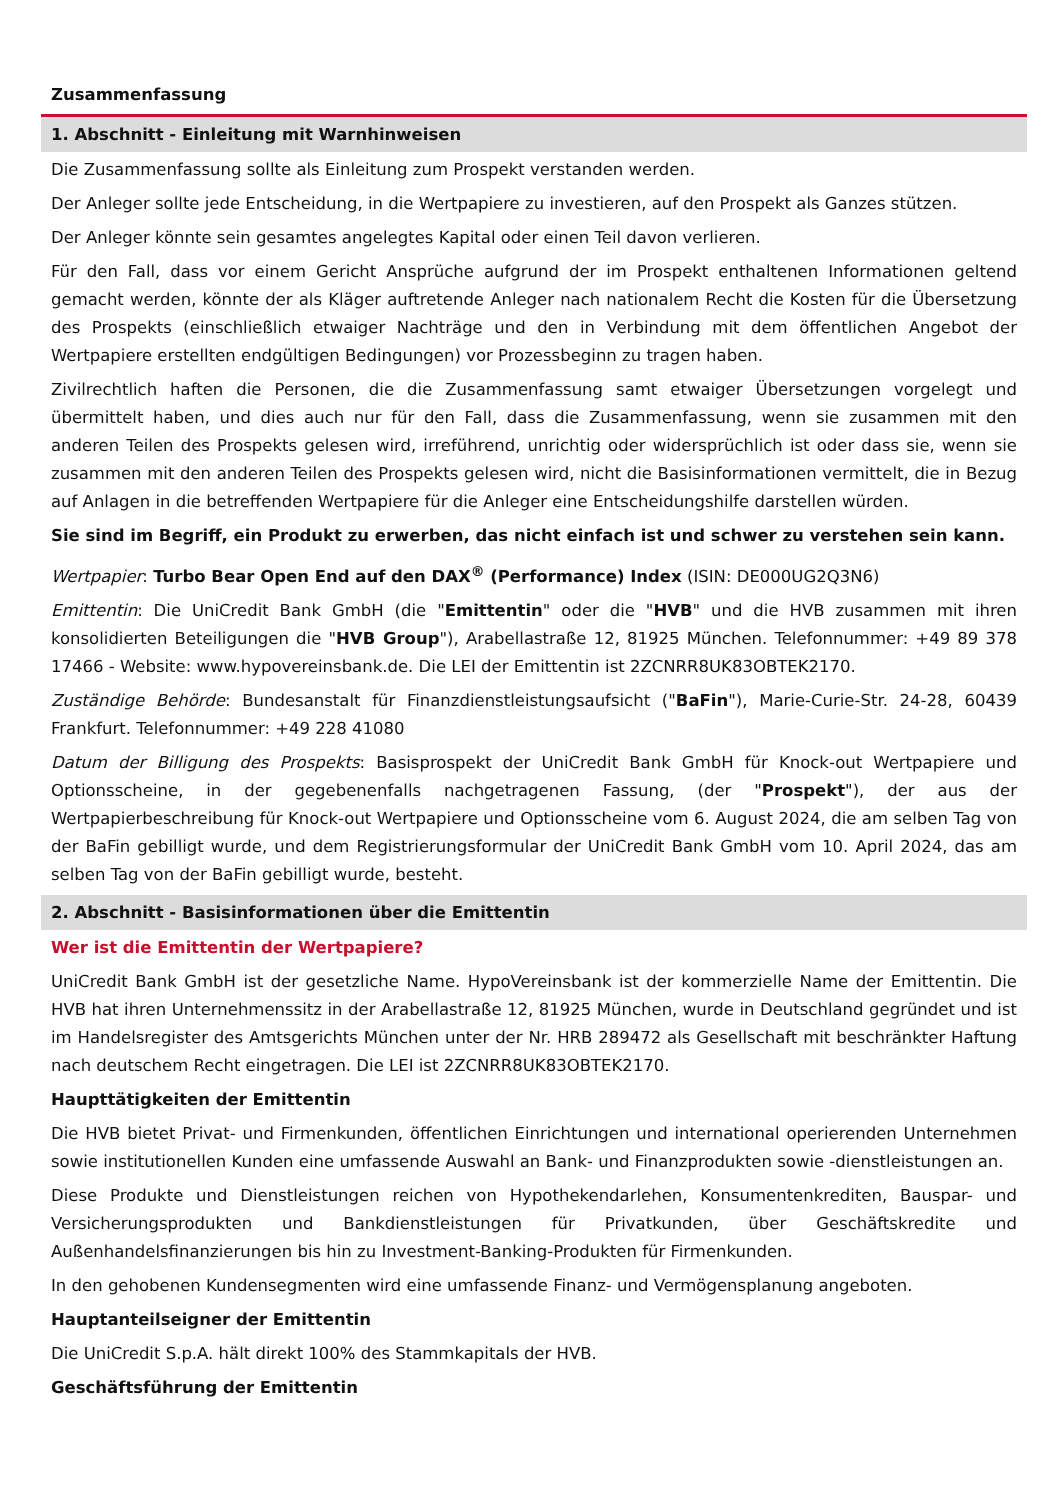Zusammenfassung
1. Abschnitt - Einleitung mit Warnhinweisen
Die Zusammenfassung sollte als Einleitung zum Prospekt verstanden werden.
Der Anleger sollte jede Entscheidung, in die Wertpapiere zu investieren, auf den Prospekt als Ganzes stützen.
Der Anleger könnte sein gesamtes angelegtes Kapital oder einen Teil davon verlieren.
Für den Fall, dass vor einem Gericht Ansprüche aufgrund der im Prospekt enthaltenen Informationen geltend gemacht werden, könnte der als Kläger auftretende Anleger nach nationalem Recht die Kosten für die Übersetzung des Prospekts (einschließlich etwaiger Nachträge und den in Verbindung mit dem öffentlichen Angebot der Wertpapiere erstellten endgültigen Bedingungen) vor Prozessbeginn zu tragen haben.
Zivilrechtlich haften die Personen, die die Zusammenfassung samt etwaiger Übersetzungen vorgelegt und übermittelt haben, und dies auch nur für den Fall, dass die Zusammenfassung, wenn sie zusammen mit den anderen Teilen des Prospekts gelesen wird, irreführend, unrichtig oder widersprüchlich ist oder dass sie, wenn sie zusammen mit den anderen Teilen des Prospekts gelesen wird, nicht die Basisinformationen vermittelt, die in Bezug auf Anlagen in die betreffenden Wertpapiere für die Anleger eine Entscheidungshilfe darstellen würden.
Sie sind im Begriff, ein Produkt zu erwerben, das nicht einfach ist und schwer zu verstehen sein kann.
Wertpapier: Turbo Bear Open End auf den DAX<sup>®</sup> (Performance) Index (ISIN: DE000UG2Q3N6)
Emittentin: Die UniCredit Bank GmbH (die "Emittentin" oder die "HVB" und die HVB zusammen mit ihren konsolidierten Beteiligungen die "HVB Group"), Arabellastraße 12, 81925 München. Telefonnummer: +49 89 378 17466 - Website: www.hypovereinsbank.de. Die LEI der Emittentin ist 2ZCNRR8UK83OBTEK2170.
Zuständige Behörde: Bundesanstalt für Finanzdienstleistungsaufsicht ("BaFin"), Marie-Curie-Str. 24-28, 60439 Frankfurt. Telefonnummer: +49 228 41080
Datum der Billigung des Prospekts: Basisprospekt der UniCredit Bank GmbH für Knock-out Wertpapiere und Optionsscheine, in der gegebenenfalls nachgetragenen Fassung, (der "Prospekt"), der aus der Wertpapierbeschreibung für Knock-out Wertpapiere und Optionsscheine vom 6. August 2024, die am selben Tag von der BaFin gebilligt wurde, und dem Registrierungsformular der UniCredit Bank GmbH vom 10. April 2024, das am selben Tag von der BaFin gebilligt wurde, besteht.
2. Abschnitt - Basisinformationen über die Emittentin
Wer ist die Emittentin der Wertpapiere?
UniCredit Bank GmbH ist der gesetzliche Name. HypoVereinsbank ist der kommerzielle Name der Emittentin. Die HVB hat ihren Unternehmenssitz in der Arabellastraße 12, 81925 München, wurde in Deutschland gegründet und ist im Handelsregister des Amtsgerichts München unter der Nr. HRB 289472 als Gesellschaft mit beschränkter Haftung nach deutschem Recht eingetragen. Die LEI ist 2ZCNRR8UK83OBTEK2170.
Haupttätigkeiten der Emittentin
Die HVB bietet Privat- und Firmenkunden, öffentlichen Einrichtungen und international operierenden Unternehmen sowie institutionellen Kunden eine umfassende Auswahl an Bank- und Finanzprodukten sowie -dienstleistungen an.
Diese Produkte und Dienstleistungen reichen von Hypothekendarlehen, Konsumentenkrediten, Bauspar- und Versicherungsprodukten und Bankdienstleistungen für Privatkunden, über Geschäftskredite und Außenhandelsfinanzierungen bis hin zu Investment-Banking-Produkten für Firmenkunden.
In den gehobenen Kundensegmenten wird eine umfassende Finanz- und Vermögensplanung angeboten.
Hauptanteilseigner der Emittentin
Die UniCredit S.p.A. hält direkt 100% des Stammkapitals der HVB.
Geschäftsführung der Emittentin